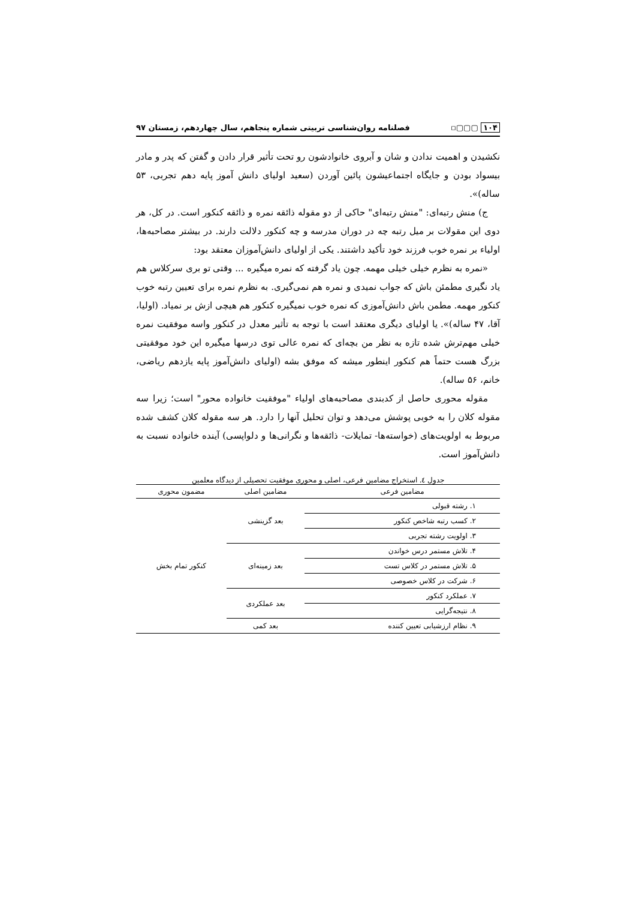۱۰۴ ▢▢▢▫ فصلنامه روان‌شناسی تربیتی شماره پنجاهم، سال چهاردهم، زمستان ۹۷
نکشیدن و اهمیت ندادن و شان و آبروی خانوادشون رو تحت تأثیر قرار دادن و گفتن که پدر و مادر بیسواد بودن و جایگاه اجتماعیشون پائین آوردن (سعید اولیای دانش آموز پایه دهم تجربی، ۵۳ ساله)».
ج) منش رتبه‌ای: "منش رتبه‌ای" حاکی از دو مقوله ذائقه نمره و ذائقه کنکور است. در کل، هر دوی این مقولات بر میل رتبه چه در دوران مدرسه و چه کنکور دلالت دارند. در بیشتر مصاحبه‌ها، اولیاء بر نمره خوب فرزند خود تأکید داشتند. یکی از اولیای دانش‌آموزان معتقد بود:
«نمره به نظرم خیلی خیلی مهمه. چون یاد گرفته که نمره میگیره ... وقتی تو بری سرکلاس هم یاد نگیری مطمئن باش که جواب نمیدی و نمره هم نمی‌گیری. به نظرم نمره برای تعیین رتبه خوب کنکور مهمه. مطمن باش دانش‌آموزی که نمره خوب نمیگیره کنکور هم هیچی ازش بر نمیاد. (اولیا، آقا، ۴۷ ساله)». یا اولیای دیگری معتقد است با توجه به تأثیر معدل در کنکور واسه موفقیت نمره خیلی مهم‌ترش شده تازه به نظر من بچه‌ای که نمره عالی توی درسها میگیره این خود موفقیتی بزرگ هست حتماً هم کنکور اینطور میشه که موفق بشه (اولیای دانش‌آموز پایه یازدهم ریاضی، خانم، ۵۶ ساله).
مقوله محوری حاصل از کدبندی مصاحبه‌های اولیاء "موفقیت خانواده محور" است؛ زیرا سه مقوله کلان را به خوبی پوشش می‌دهد و توان تحلیل آنها را دارد. هر سه مقوله کلان کشف شده مربوط به اولویت‌های (خواسته‌ها- تمایلات- ذائقه‌ها و نگرانی‌ها و دلواپسی) آینده خانواده نسبت به دانش‌آموز است.
جدول ٤. استخراج مضامین فرعی، اصلی و محوری موفقیت تحصیلی از دیدگاه معلمین
| مضامین فرعی | مضامین اصلی | مضمون محوری |
| --- | --- | --- |
| ۱. رشته قبولی | بعد گزینشی | کنکور تمام بخش |
| ۲. کسب رتبه شاخص کنکور | | |
| ۳. اولویت رشته تجربی | | |
| ۴. تلاش مستمر درس خواندن | بعد زمینه‌ای | |
| ۵. تلاش مستمر در کلاس تست | | |
| ۶. شرکت در کلاس خصوصی | | |
| ۷. عملکرد کنکور | بعد عملکردی | |
| ۸. نتیجه‌گرایی | | |
| ۹. نظام ارزشیابی تعیین کننده | بعد کمی | |